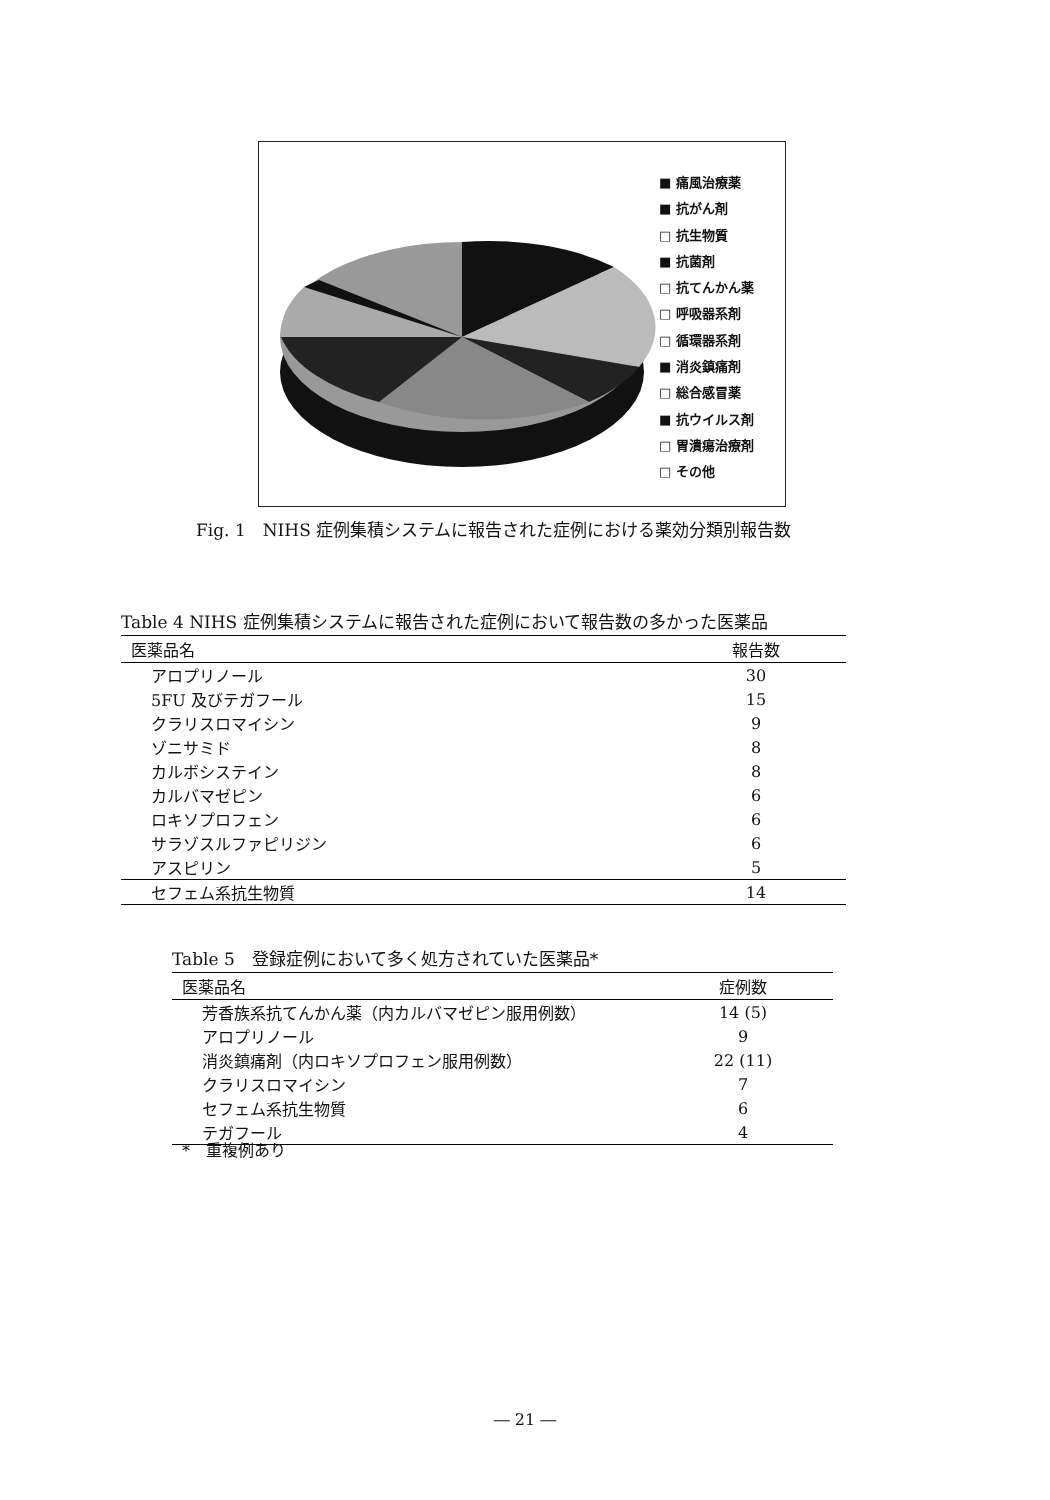■ 痛風治療薬
■ 抗がん剤
□ 抗生物質
■ 抗菌剤
□ 抗てんかん薬
□ 呼吸器系剤
□ 循環器系剤
■ 消炎鎮痛剤
□ 総合感冒薬
■ 抗ウイルス剤
□ 胃潰瘍治療剤
□ その他
Fig. 1　NIHS 症例集積システムに報告された症例における薬効分類別報告数
Table 4 NIHS 症例集積システムに報告された症例において報告数の多かった医薬品
| 医薬品名 | 報告数 |
| --- | --- |
| アロプリノール | 30 |
| 5FU 及びテガフール | 15 |
| クラリスロマイシン | 9 |
| ゾニサミド | 8 |
| カルボシステイン | 8 |
| カルバマゼピン | 6 |
| ロキソプロフェン | 6 |
| サラゾスルファピリジン | 6 |
| アスピリン | 5 |
| セフェム系抗生物質 | 14 |
Table 5 登録症例において多く処方されていた医薬品*
| 医薬品名 | 症例数 |
| --- | --- |
| 芳香族系抗てんかん薬（内カルバマゼピン服用例数） | 14 (5) |
| アロプリノール | 9 |
| 消炎鎮痛剤（内ロキソプロフェン服用例数） | 22 (11) |
| クラリスロマイシン | 7 |
| セフェム系抗生物質 | 6 |
| テガフール | 4 |
*　重複例あり
― 21 ―